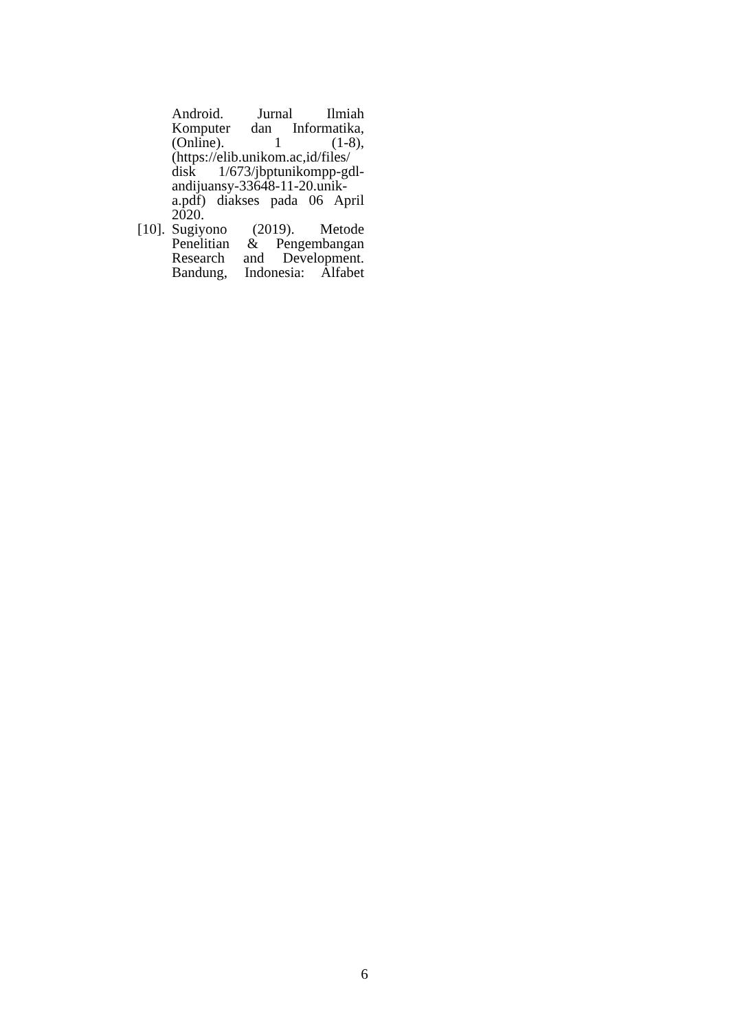Android. Jurnal Ilmiah
Komputer dan Informatika,
(Online). 1 (1-8),
(https://elib.unikom.ac,id/files/
disk 1/673/jbptunikompp-gdl-
andijuansy-33648-11-20.unik-
a.pdf) diakses pada 06 April
2020.
[10].
Sugiyono (2019). Metode
Penelitian & Pengembangan
Research and Development.
Bandung, Indonesia: Alfabet
6